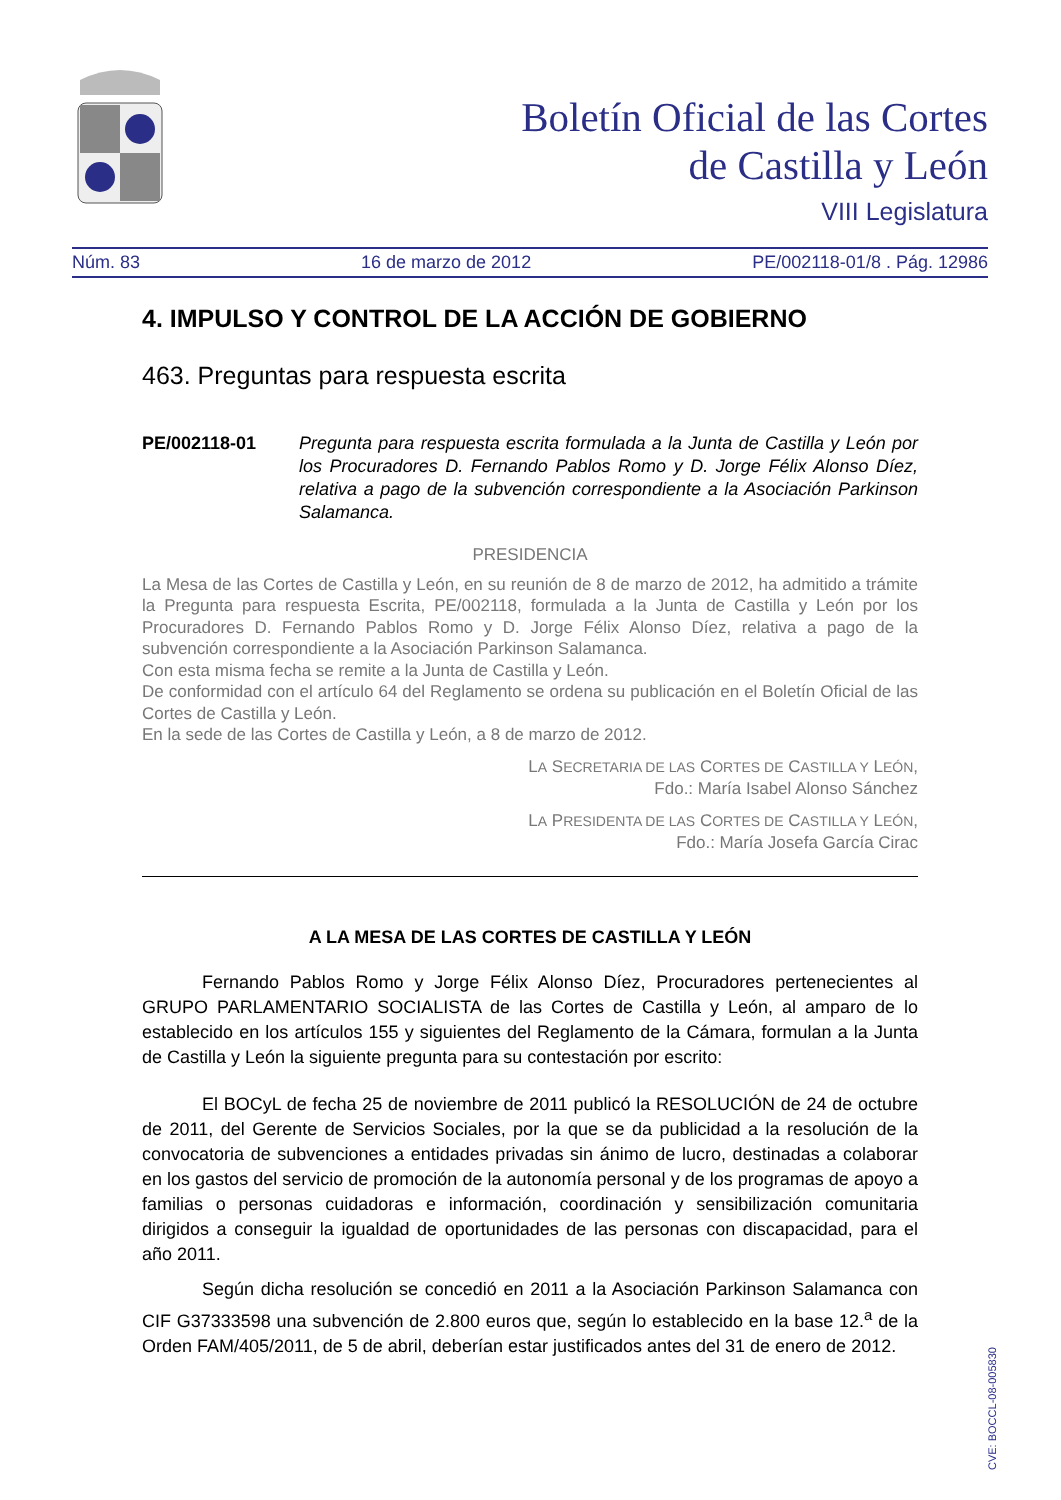Boletín Oficial de las Cortes
de Castilla y León
VIII Legislatura
Núm. 83 16 de marzo de 2012 PE/002118-01/8 . Pág. 12986
4. IMPULSO Y CONTROL DE LA ACCIÓN DE GOBIERNO
463. Preguntas para respuesta escrita
PE/002118-01 Pregunta para respuesta escrita formulada a la Junta de Castilla y León por los Procuradores D. Fernando Pablos Romo y D. Jorge Félix Alonso Díez, relativa a pago de la subvención correspondiente a la Asociación Parkinson Salamanca.
PRESIDENCIA
La Mesa de las Cortes de Castilla y León, en su reunión de 8 de marzo de 2012, ha admitido a trámite la Pregunta para respuesta Escrita, PE/002118, formulada a la Junta de Castilla y León por los Procuradores D. Fernando Pablos Romo y D. Jorge Félix Alonso Díez, relativa a pago de la subvención correspondiente a la Asociación Parkinson Salamanca.
Con esta misma fecha se remite a la Junta de Castilla y León.
De conformidad con el artículo 64 del Reglamento se ordena su publicación en el Boletín Oficial de las Cortes de Castilla y León.
En la sede de las Cortes de Castilla y León, a 8 de marzo de 2012.
LA SECRETARIA DE LAS CORTES DE CASTILLA Y LEÓN,
Fdo.: María Isabel Alonso Sánchez
LA PRESIDENTA DE LAS CORTES DE CASTILLA Y LEÓN,
Fdo.: María Josefa García Cirac
A LA MESA DE LAS CORTES DE CASTILLA Y LEÓN
Fernando Pablos Romo y Jorge Félix Alonso Díez, Procuradores pertenecientes al GRUPO PARLAMENTARIO SOCIALISTA de las Cortes de Castilla y León, al amparo de lo establecido en los artículos 155 y siguientes del Reglamento de la Cámara, formulan a la Junta de Castilla y León la siguiente pregunta para su contestación por escrito:
El BOCyL de fecha 25 de noviembre de 2011 publicó la RESOLUCIÓN de 24 de octubre de 2011, del Gerente de Servicios Sociales, por la que se da publicidad a la resolución de la convocatoria de subvenciones a entidades privadas sin ánimo de lucro, destinadas a colaborar en los gastos del servicio de promoción de la autonomía personal y de los programas de apoyo a familias o personas cuidadoras e información, coordinación y sensibilización comunitaria dirigidos a conseguir la igualdad de oportunidades de las personas con discapacidad, para el año 2011.
Según dicha resolución se concedió en 2011 a la Asociación Parkinson Salamanca con CIF G37333598 una subvención de 2.800 euros que, según lo establecido en la base 12.<sup>a</sup> de la Orden FAM/405/2011, de 5 de abril, deberían estar justificados antes del 31 de enero de 2012.
CVE: BOCCL-08-005830